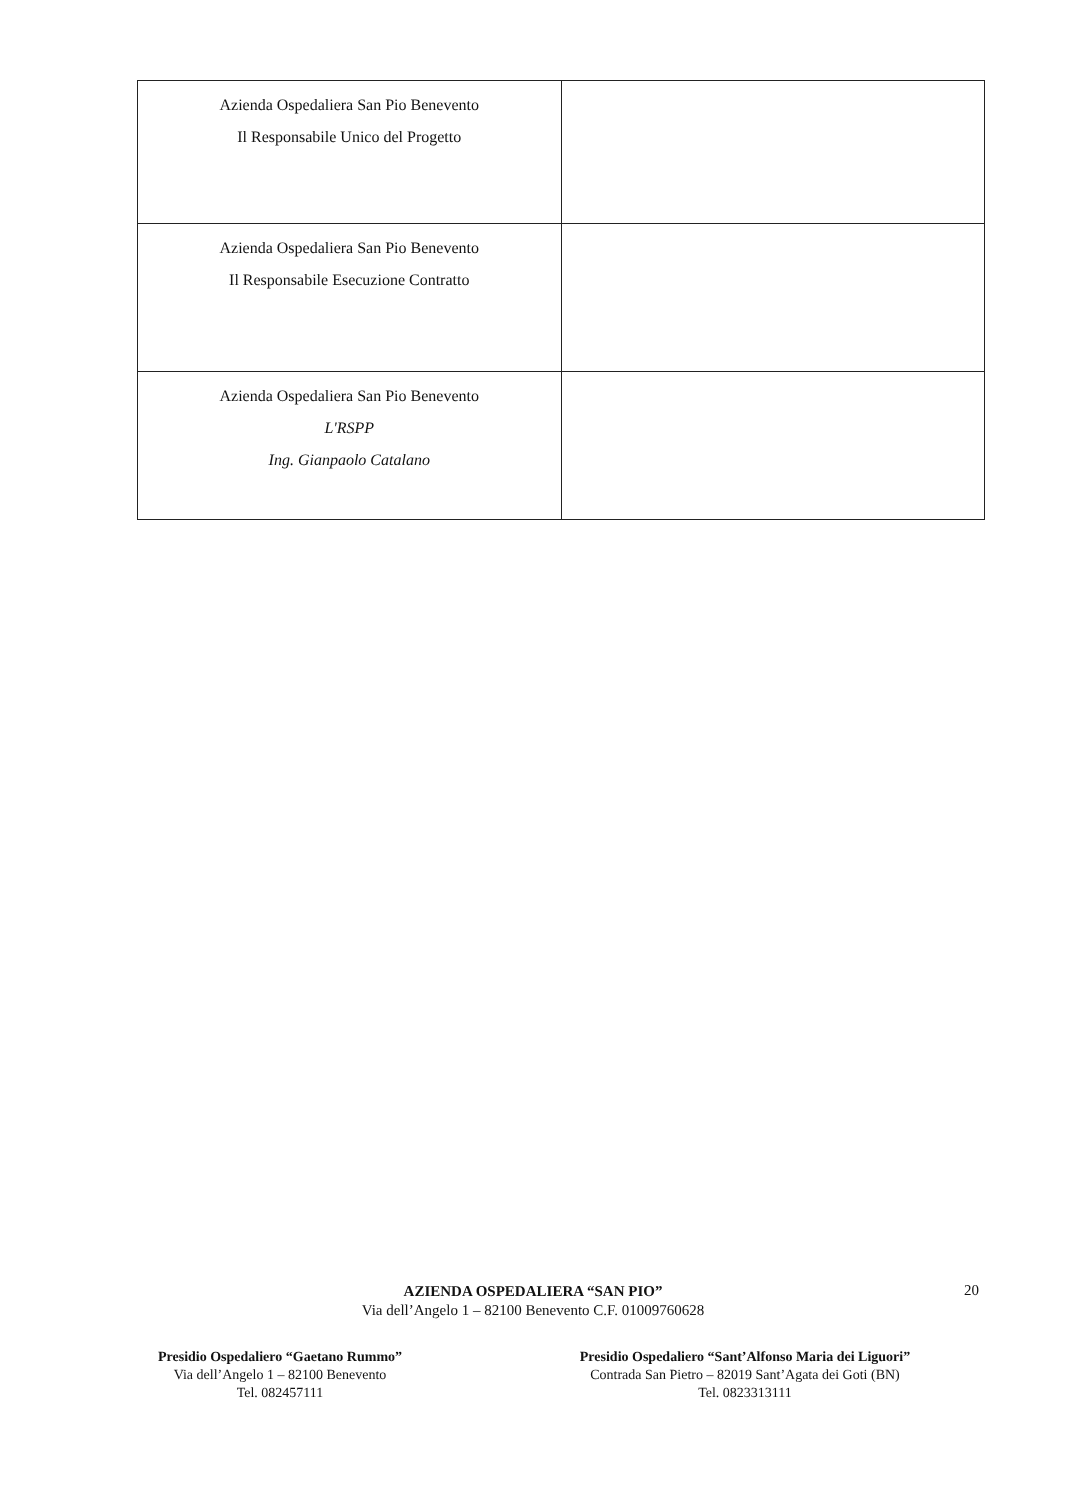| Azienda Ospedaliera San Pio Benevento Il Responsabile Unico del Progetto | |
| Azienda Ospedaliera San Pio Benevento Il Responsabile Esecuzione Contratto | |
| Azienda Ospedaliera San Pio Benevento L'RSPP Ing. Gianpaolo Catalano | |
20
AZIENDA OSPEDALIERA “SAN PIO”
Via dell’Angelo 1 – 82100 Benevento C.F. 01009760628
Presidio Ospedaliero “Gaetano Rummo”
Via dell’Angelo 1 – 82100 Benevento
Tel. 082457111
Presidio Ospedaliero “Sant’Alfonso Maria dei Liguori”
Contrada San Pietro – 82019 Sant’Agata dei Goti (BN)
Tel. 0823313111